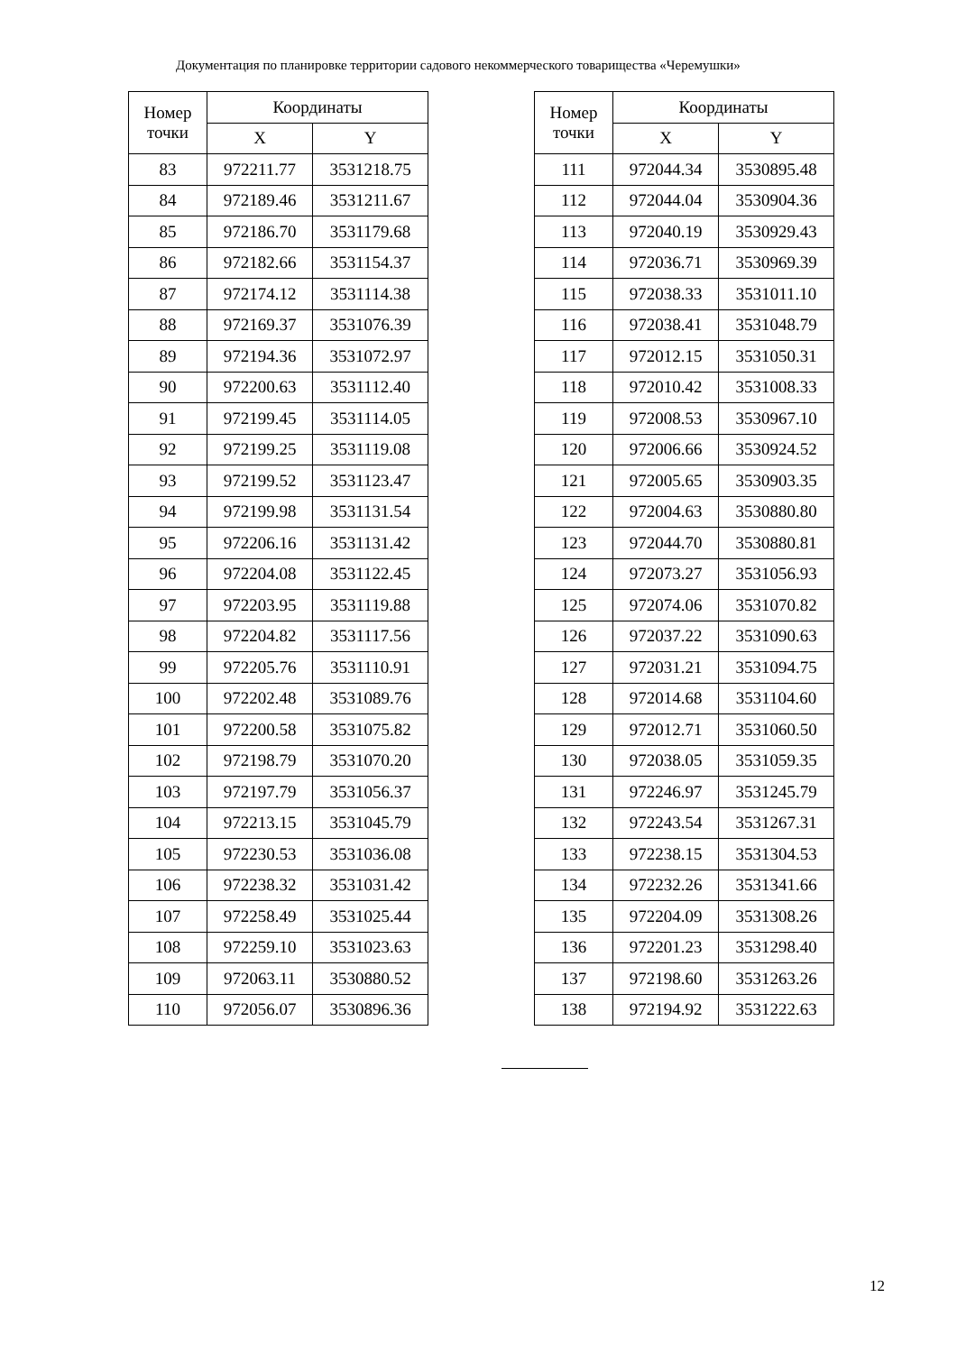Документация по планировке территории садового некоммерческого товарищества «Черемушки»
| Номер точки | Координаты | |
| --- | --- | --- |
| | X | Y |
| 83 | 972211.77 | 3531218.75 |
| 84 | 972189.46 | 3531211.67 |
| 85 | 972186.70 | 3531179.68 |
| 86 | 972182.66 | 3531154.37 |
| 87 | 972174.12 | 3531114.38 |
| 88 | 972169.37 | 3531076.39 |
| 89 | 972194.36 | 3531072.97 |
| 90 | 972200.63 | 3531112.40 |
| 91 | 972199.45 | 3531114.05 |
| 92 | 972199.25 | 3531119.08 |
| 93 | 972199.52 | 3531123.47 |
| 94 | 972199.98 | 3531131.54 |
| 95 | 972206.16 | 3531131.42 |
| 96 | 972204.08 | 3531122.45 |
| 97 | 972203.95 | 3531119.88 |
| 98 | 972204.82 | 3531117.56 |
| 99 | 972205.76 | 3531110.91 |
| 100 | 972202.48 | 3531089.76 |
| 101 | 972200.58 | 3531075.82 |
| 102 | 972198.79 | 3531070.20 |
| 103 | 972197.79 | 3531056.37 |
| 104 | 972213.15 | 3531045.79 |
| 105 | 972230.53 | 3531036.08 |
| 106 | 972238.32 | 3531031.42 |
| 107 | 972258.49 | 3531025.44 |
| 108 | 972259.10 | 3531023.63 |
| 109 | 972063.11 | 3530880.52 |
| 110 | 972056.07 | 3530896.36 |
| Номер точки | Координаты | |
| --- | --- | --- |
| | X | Y |
| 111 | 972044.34 | 3530895.48 |
| 112 | 972044.04 | 3530904.36 |
| 113 | 972040.19 | 3530929.43 |
| 114 | 972036.71 | 3530969.39 |
| 115 | 972038.33 | 3531011.10 |
| 116 | 972038.41 | 3531048.79 |
| 117 | 972012.15 | 3531050.31 |
| 118 | 972010.42 | 3531008.33 |
| 119 | 972008.53 | 3530967.10 |
| 120 | 972006.66 | 3530924.52 |
| 121 | 972005.65 | 3530903.35 |
| 122 | 972004.63 | 3530880.80 |
| 123 | 972044.70 | 3530880.81 |
| 124 | 972073.27 | 3531056.93 |
| 125 | 972074.06 | 3531070.82 |
| 126 | 972037.22 | 3531090.63 |
| 127 | 972031.21 | 3531094.75 |
| 128 | 972014.68 | 3531104.60 |
| 129 | 972012.71 | 3531060.50 |
| 130 | 972038.05 | 3531059.35 |
| 131 | 972246.97 | 3531245.79 |
| 132 | 972243.54 | 3531267.31 |
| 133 | 972238.15 | 3531304.53 |
| 134 | 972232.26 | 3531341.66 |
| 135 | 972204.09 | 3531308.26 |
| 136 | 972201.23 | 3531298.40 |
| 137 | 972198.60 | 3531263.26 |
| 138 | 972194.92 | 3531222.63 |
12